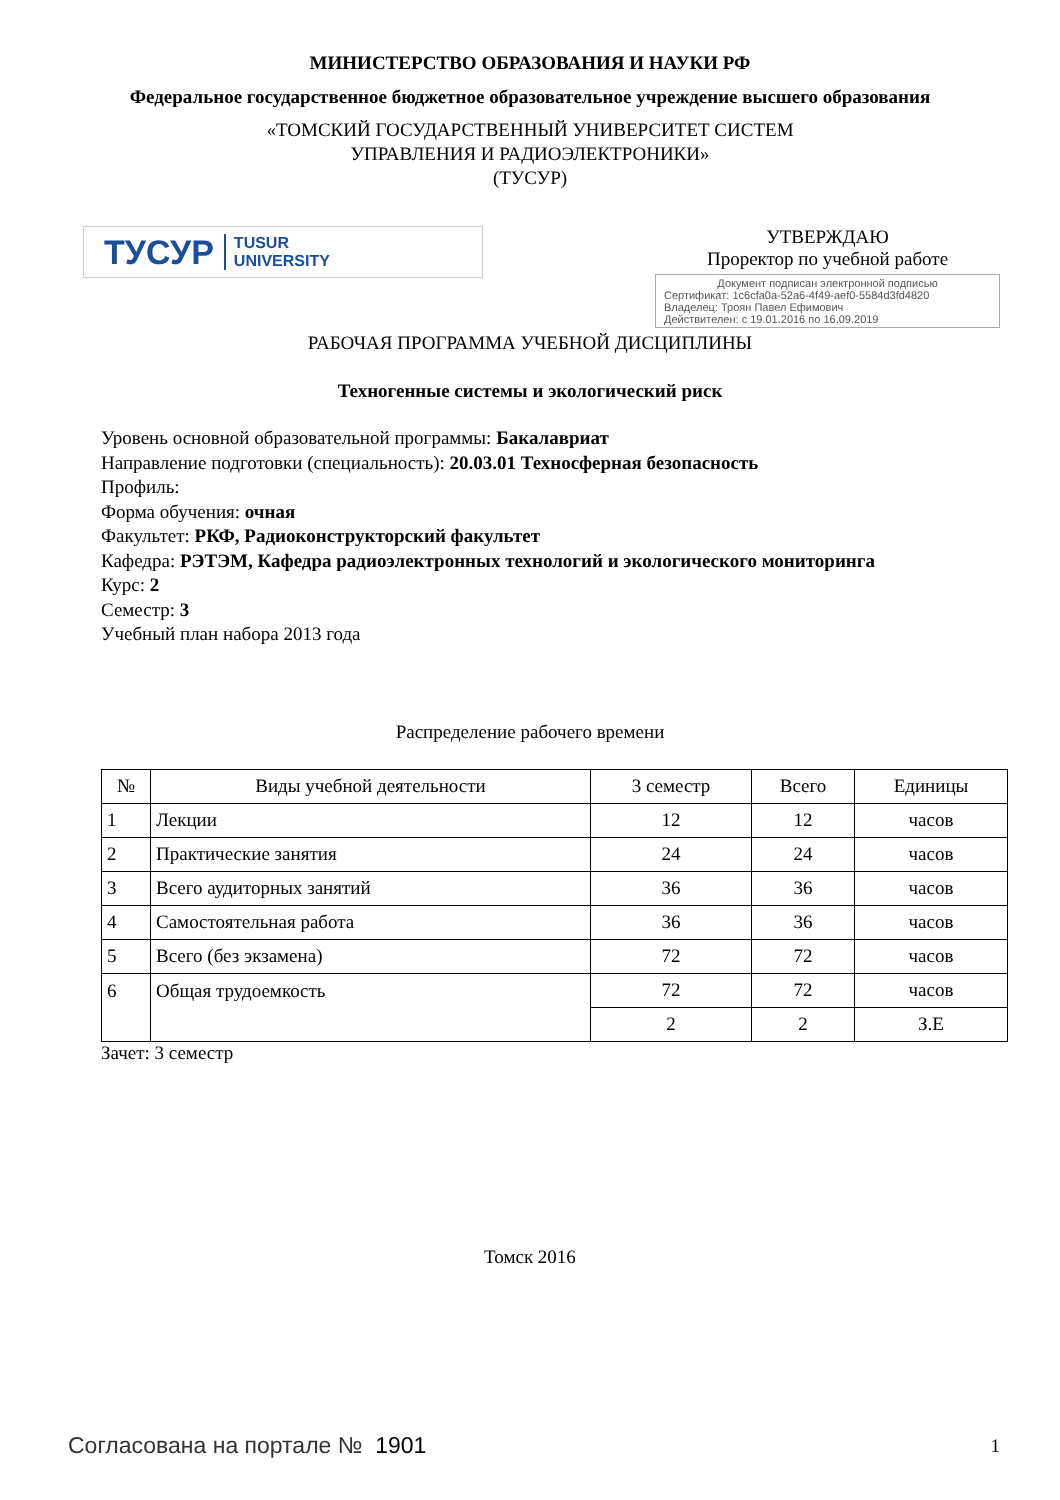МИНИСТЕРСТВО ОБРАЗОВАНИЯ И НАУКИ РФ
Федеральное государственное бюджетное образовательное учреждение высшего образования
«ТОМСКИЙ ГОСУДАРСТВЕННЫЙ УНИВЕРСИТЕТ СИСТЕМ
УПРАВЛЕНИЯ И РАДИОЭЛЕКТРОНИКИ»
(ТУСУР)
ТУСУР TUSUR
UNIVERSITY
УТВЕРЖДАЮ
Проректор по учебной работе
Документ подписан электронной подписью
Сертификат: 1c6cfa0a-52a6-4f49-aef0-5584d3fd4820
Владелец: Троян Павел Ефимович
Действителен: с 19.01.2016 по 16.09.2019
РАБОЧАЯ ПРОГРАММА УЧЕБНОЙ ДИСЦИПЛИНЫ
Техногенные системы и экологический риск
Уровень основной образовательной программы: Бакалавриат
Направление подготовки (специальность): 20.03.01 Техносферная безопасность
Профиль:
Форма обучения: очная
Факультет: РКФ, Радиоконструкторский факультет
Кафедра: РЭТЭМ, Кафедра радиоэлектронных технологий и экологического мониторинга
Курс: 2
Семестр: 3
Учебный план набора 2013 года
Распределение рабочего времени
| № | Виды учебной деятельности | 3 семестр | Всего | Единицы |
| --- | --- | --- | --- | --- |
| 1 | Лекции | 12 | 12 | часов |
| 2 | Практические занятия | 24 | 24 | часов |
| 3 | Всего аудиторных занятий | 36 | 36 | часов |
| 4 | Самостоятельная работа | 36 | 36 | часов |
| 5 | Всего (без экзамена) | 72 | 72 | часов |
| 6 | Общая трудоемкость | 72 | 72 | часов |
| | | 2 | 2 | З.Е |
Зачет: 3 семестр
Томск 2016
Согласована на портале № 1901 1